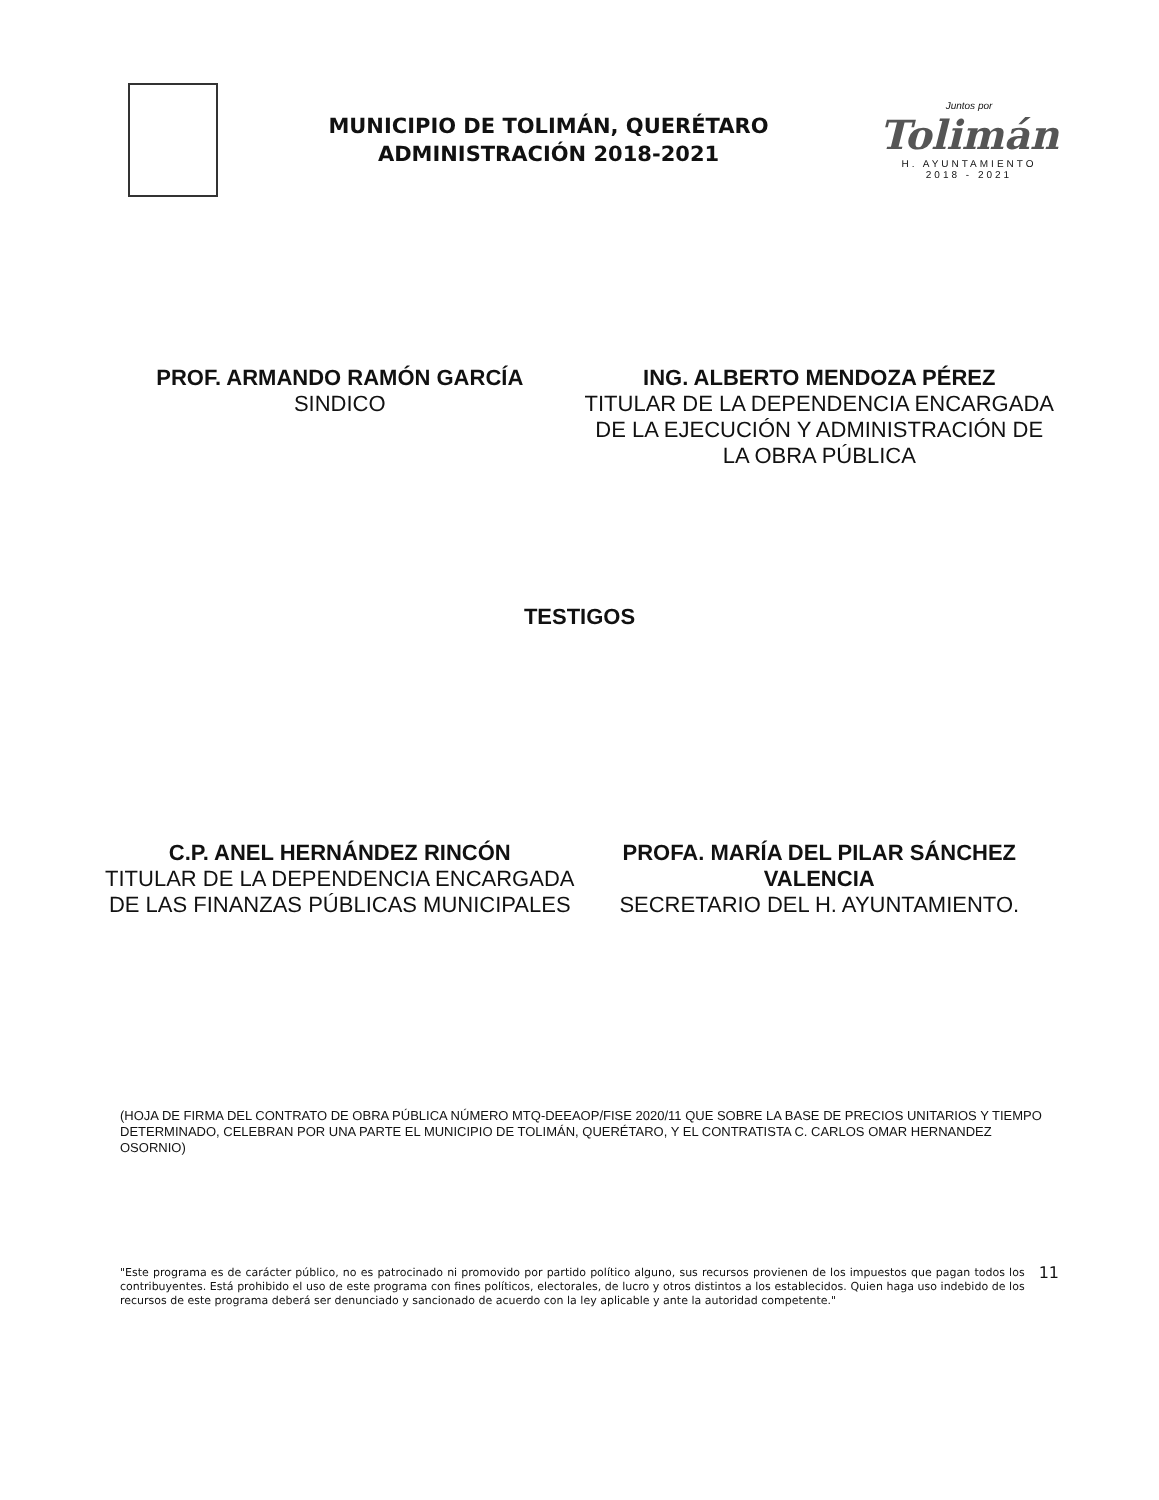MUNICIPIO DE TOLIMÁN, QUERÉTARO
ADMINISTRACIÓN 2018-2021
Juntos por
Tolimán
H. AYUNTAMIENTO
2018 - 2021
PROF. ARMANDO RAMÓN GARCÍA
SINDICO
ING. ALBERTO MENDOZA PÉREZ
TITULAR DE LA DEPENDENCIA ENCARGADA DE LA EJECUCIÓN Y ADMINISTRACIÓN DE LA OBRA PÚBLICA
TESTIGOS
C.P. ANEL HERNÁNDEZ RINCÓN
TITULAR DE LA DEPENDENCIA ENCARGADA DE LAS FINANZAS PÚBLICAS MUNICIPALES
PROFA. MARÍA DEL PILAR SÁNCHEZ VALENCIA
SECRETARIO DEL H. AYUNTAMIENTO.
(HOJA DE FIRMA DEL CONTRATO DE OBRA PÚBLICA NÚMERO MTQ-DEEAOP/FISE 2020/11 QUE SOBRE LA BASE DE PRECIOS UNITARIOS Y TIEMPO DETERMINADO, CELEBRAN POR UNA PARTE EL MUNICIPIO DE TOLIMÁN, QUERÉTARO, Y EL CONTRATISTA C. CARLOS OMAR HERNANDEZ OSORNIO)
"Este programa es de carácter público, no es patrocinado ni promovido por partido político alguno, sus recursos provienen de los impuestos que pagan todos los contribuyentes. Está prohibido el uso de este programa con fines políticos, electorales, de lucro y otros distintos a los establecidos. Quien haga uso indebido de los recursos de este programa deberá ser denunciado y sancionado de acuerdo con la ley aplicable y ante la autoridad competente."
11